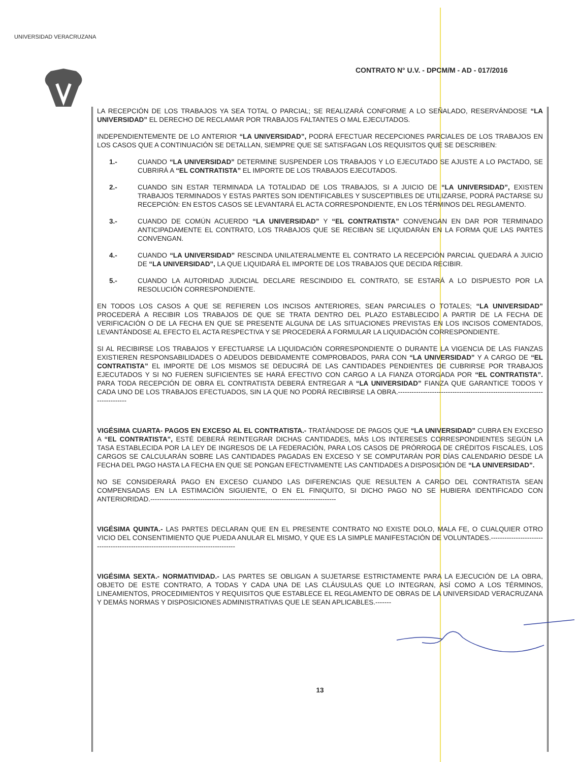UNIVERSIDAD VERACRUZANA
CONTRATO N° U.V. - DPCM/M - AD - 017/2016
LA RECEPCIÓN DE LOS TRABAJOS YA SEA TOTAL O PARCIAL; SE REALIZARÁ CONFORME A LO SEÑALADO, RESERVÁNDOSE “LA UNIVERSIDAD” EL DERECHO DE RECLAMAR POR TRABAJOS FALTANTES O MAL EJECUTADOS.
INDEPENDIENTEMENTE DE LO ANTERIOR “LA UNIVERSIDAD”, PODRÁ EFECTUAR RECEPCIONES PARCIALES DE LOS TRABAJOS EN LOS CASOS QUE A CONTINUACIÓN SE DETALLAN, SIEMPRE QUE SE SATISFAGAN LOS REQUISITOS QUE SE DESCRIBEN:
1.- CUANDO “LA UNIVERSIDAD” DETERMINE SUSPENDER LOS TRABAJOS Y LO EJECUTADO SE AJUSTE A LO PACTADO, SE CUBRIRÁ A “EL CONTRATISTA” EL IMPORTE DE LOS TRABAJOS EJECUTADOS.
2.- CUANDO SIN ESTAR TERMINADA LA TOTALIDAD DE LOS TRABAJOS, SI A JUICIO DE “LA UNIVERSIDAD”, EXISTEN TRABAJOS TERMINADOS Y ESTAS PARTES SON IDENTIFICABLES Y SUSCEPTIBLES DE UTILIZARSE, PODRÁ PACTARSE SU RECEPCIÓN: EN ESTOS CASOS SE LEVANTARÁ EL ACTA CORRESPONDIENTE, EN LOS TÉRMINOS DEL REGLAMENTO.
3.- CUANDO DE COMÚN ACUERDO “LA UNIVERSIDAD” Y “EL CONTRATISTA” CONVENGAN EN DAR POR TERMINADO ANTICIPADAMENTE EL CONTRATO, LOS TRABAJOS QUE SE RECIBAN SE LIQUIDARÁN EN LA FORMA QUE LAS PARTES CONVENGAN.
4.- CUANDO “LA UNIVERSIDAD” RESCINDA UNILATERALMENTE EL CONTRATO LA RECEPCIÓN PARCIAL QUEDARÁ A JUICIO DE “LA UNIVERSIDAD”, LA QUE LIQUIDARÁ EL IMPORTE DE LOS TRABAJOS QUE DECIDA RECIBIR.
5.- CUANDO LA AUTORIDAD JUDICIAL DECLARE RESCINDIDO EL CONTRATO, SE ESTARÁ A LO DISPUESTO POR LA RESOLUCIÓN CORRESPONDIENTE.
EN TODOS LOS CASOS A QUE SE REFIEREN LOS INCISOS ANTERIORES, SEAN PARCIALES O TOTALES; “LA UNIVERSIDAD” PROCEDERÁ A RECIBIR LOS TRABAJOS DE QUE SE TRATA DENTRO DEL PLAZO ESTABLECIDO A PARTIR DE LA FECHA DE VERIFICACIÓN O DE LA FECHA EN QUE SE PRESENTE ALGUNA DE LAS SITUACIONES PREVISTAS EN LOS INCISOS COMENTADOS, LEVANTÁNDOSE AL EFECTO EL ACTA RESPECTIVA Y SE PROCEDERÁ A FORMULAR LA LIQUIDACIÓN CORRESPONDIENTE.
SI AL RECIBIRSE LOS TRABAJOS Y EFECTUARSE LA LIQUIDACIÓN CORRESPONDIENTE O DURANTE LA VIGENCIA DE LAS FIANZAS EXISTIEREN RESPONSABILIDADES O ADEUDOS DEBIDAMENTE COMPROBADOS, PARA CON “LA UNIVERSIDAD” Y A CARGO DE “EL CONTRATISTA” EL IMPORTE DE LOS MISMOS SE DEDUCIRÁ DE LAS CANTIDADES PENDIENTES DE CUBRIRSE POR TRABAJOS EJECUTADOS Y SI NO FUEREN SUFICIENTES SE HARÁ EFECTIVO CON CARGO A LA FIANZA OTORGADA POR “EL CONTRATISTA”. PARA TODA RECEPCIÓN DE OBRA EL CONTRATISTA DEBERÁ ENTREGAR A “LA UNIVERSIDAD” FIANZA QUE GARANTICE TODOS Y CADA UNO DE LOS TRABAJOS EFECTUADOS, SIN LA QUE NO PODRÁ RECIBIRSE LA OBRA.-----------------------------------------------------------------------------
VIGÉSIMA CUARTA- PAGOS EN EXCESO AL EL CONTRATISTA.- TRATÁNDOSE DE PAGOS QUE “LA UNIVERSIDAD” CUBRA EN EXCESO A “EL CONTRATISTA”, ESTÉ DEBERÁ REINTEGRAR DICHAS CANTIDADES, MÁS LOS INTERESES CORRESPONDIENTES SEGÚN LA TASA ESTABLECIDA POR LA LEY DE INGRESOS DE LA FEDERACIÓN, PARA LOS CASOS DE PRÓRROGA DE CRÉDITOS FISCALES, LOS CARGOS SE CALCULARÁN SOBRE LAS CANTIDADES PAGADAS EN EXCESO Y SE COMPUTARÁN POR DÍAS CALENDARIO DESDE LA FECHA DEL PAGO HASTA LA FECHA EN QUE SE PONGAN EFECTIVAMENTE LAS CANTIDADES A DISPOSICIÓN DE “LA UNIVERSIDAD”.
NO SE CONSIDERARÁ PAGO EN EXCESO CUANDO LAS DIFERENCIAS QUE RESULTEN A CARGO DEL CONTRATISTA SEAN COMPENSADAS EN LA ESTIMACIÓN SIGUIENTE, O EN EL FINIQUITO, SI DICHO PAGO NO SE HUBIERA IDENTIFICADO CON ANTERIORIDAD.----------------------------------------------------------------------------------
VIGÉSIMA QUINTA.- LAS PARTES DECLARAN QUE EN EL PRESENTE CONTRATO NO EXISTE DOLO, MALA FE, O CUALQUIER OTRO VICIO DEL CONSENTIMIENTO QUE PUEDA ANULAR EL MISMO, Y QUE ES LA SIMPLE MANIFESTACIÓN DE VOLUNTADES.------------------------------------------------------------------------------------
VIGÉSIMA SEXTA.- NORMATIVIDAD.- LAS PARTES SE OBLIGAN A SUJETARSE ESTRICTAMENTE PARA LA EJECUCIÓN DE LA OBRA, OBJETO DE ESTE CONTRATO, A TODAS Y CADA UNA DE LAS CLÁUSULAS QUE LO INTEGRAN, ASÍ COMO A LOS TÉRMINOS, LINEAMIENTOS, PROCEDIMIENTOS Y REQUISITOS QUE ESTABLECE EL REGLAMENTO DE OBRAS DE LA UNIVERSIDAD VERACRUZANA Y DEMÁS NORMAS Y DISPOSICIONES ADMINISTRATIVAS QUE LE SEAN APLICABLES.-------
13